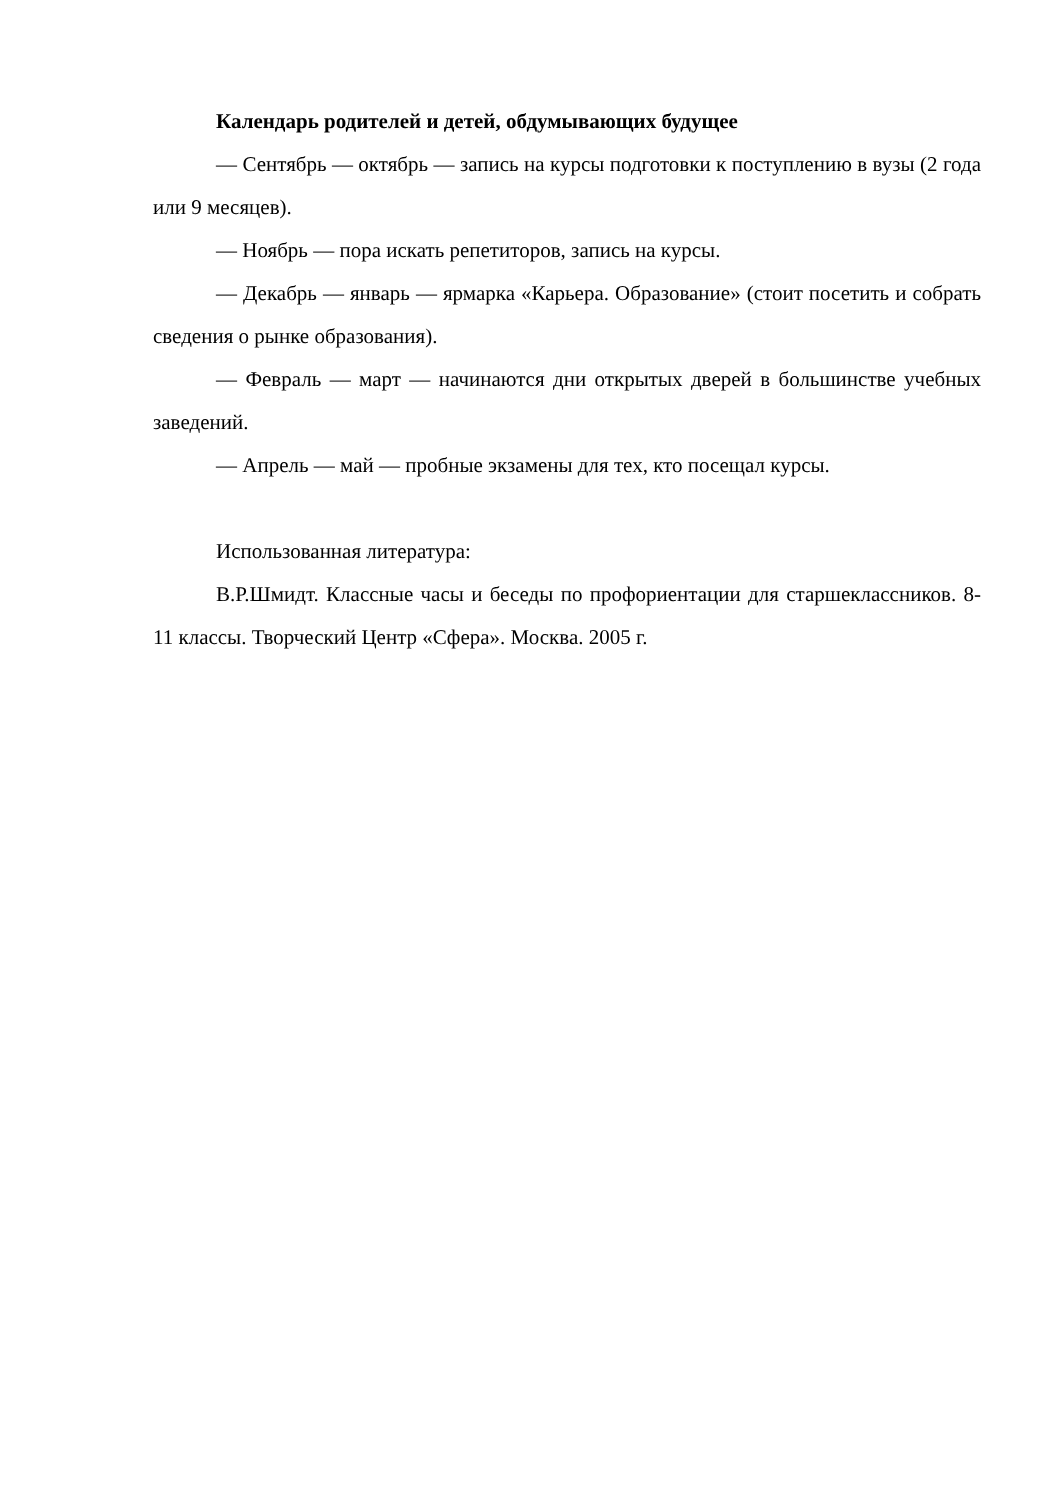Календарь родителей и детей, обдумывающих будущее
— Сентябрь — октябрь — запись на курсы подготовки к поступлению в вузы (2 года или 9 месяцев).
— Ноябрь — пора искать репетиторов, запись на курсы.
— Декабрь — январь — ярмарка «Карьера. Образование» (стоит посетить и собрать сведения о рынке образования).
— Февраль — март — начинаются дни открытых дверей в большинстве учебных заведений.
— Апрель — май — пробные экзамены для тех, кто посещал курсы.
Использованная литература:
В.Р.Шмидт. Классные часы и беседы по профориентации для старшеклассников. 8-11 классы. Творческий Центр «Сфера». Москва. 2005 г.